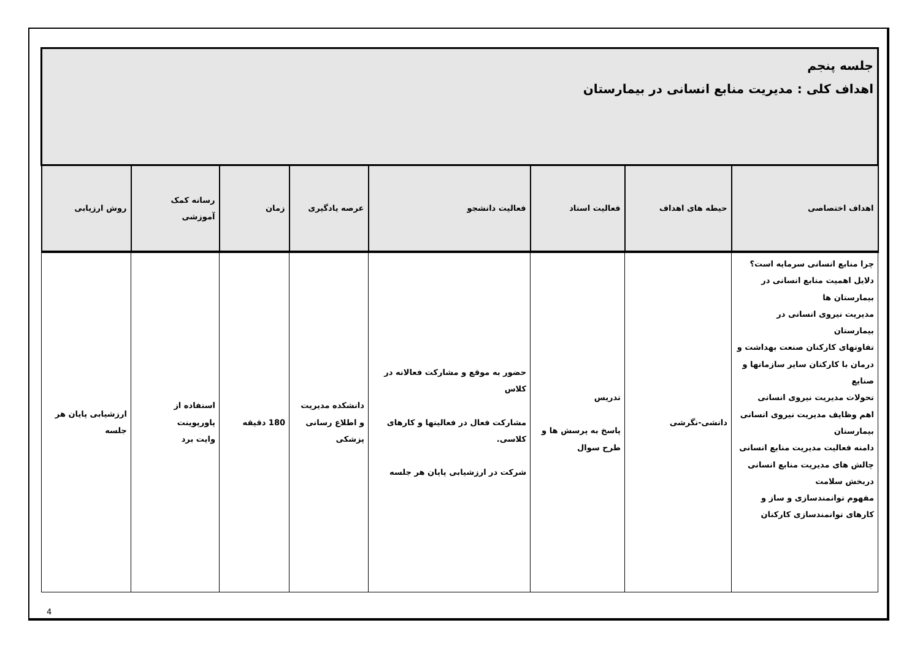| جلسه پنجم اهداف کلی : مدیریت منابع انسانی در بیمارستان | | | | | | | |
| اهداف اختصاصی | حیطه های اهداف | فعالیت استاد | فعالیت دانشجو | عرصه یادگیری | زمان | رسانه کمک آموزشی | روش ارزیابی |
| چرا منابع انسانی سرمایه است؟ دلایل اهمیت منابع انسانی در بیمارستان ها مدیریت نیروی انسانی در بیمارستان تفاوتهای کارکنان صنعت بهداشت و درمان با کارکنان سایر سازمانها و صنایع تحولات مدیریت نیروی انسانی اهم وظایف مدیریت نیروی انسانی بیمارستان دامنه فعالیت مدیریت منابع انسانی چالش های مدیریت منابع انسانی دربخش سلامت مفهوم توانمندسازی و ساز و کارهای توانمندسازی کارکنان | دانشی-نگرشی | تدریس پاسخ به پرسش ها و طرح سوال | حضور به موقع و مشارکت فعالانه در کلاس مشارکت فعال در فعالیتها و کارهای کلاسی. شرکت در ارزشیابی پایان هر جلسه | دانشکده مدیریت و اطلاع رسانی پزشکی | 180 دقیقه | استفاده از پاورپوینت وایت برد | ارزشیابی پایان هر جلسه |
4